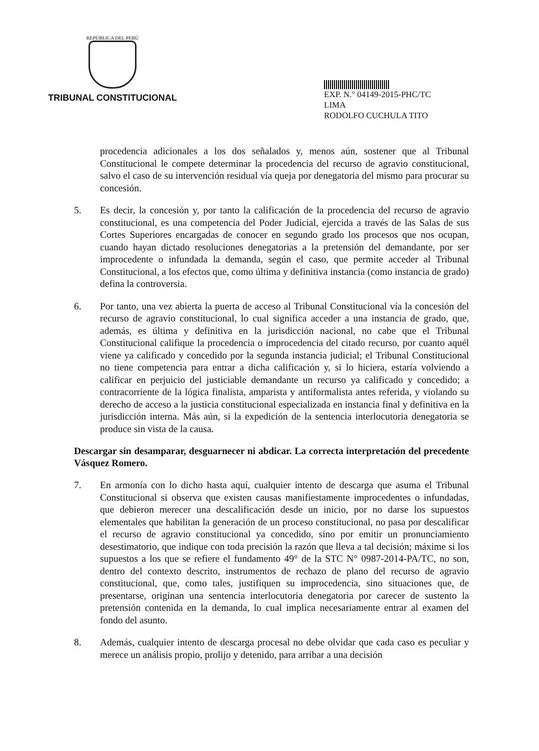REPÚBLICA DEL PERÚ
TRIBUNAL CONSTITUCIONAL
EXP. N.° 04149-2015-PHC/TC
LIMA
RODOLFO CUCHULA TITO
procedencia adicionales a los dos señalados y, menos aún, sostener que al Tribunal Constitucional le compete determinar la procedencia del recurso de agravio constitucional, salvo el caso de su intervención residual vía queja por denegatoria del mismo para procurar su concesión.
5. Es decir, la concesión y, por tanto la calificación de la procedencia del recurso de agravio constitucional, es una competencia del Poder Judicial, ejercida a través de las Salas de sus Cortes Superiores encargadas de conocer en segundo grado los procesos que nos ocupan, cuando hayan dictado resoluciones denegatorias a la pretensión del demandante, por ser improcedente o infundada la demanda, según el caso, que permite acceder al Tribunal Constitucional, a los efectos que, como última y definitiva instancia (como instancia de grado) defina la controversia.
6. Por tanto, una vez abierta la puerta de acceso al Tribunal Constitucional vía la concesión del recurso de agravio constitucional, lo cual significa acceder a una instancia de grado, que, además, es última y definitiva en la jurisdicción nacional, no cabe que el Tribunal Constitucional califique la procedencia o improcedencia del citado recurso, por cuanto aquél viene ya calificado y concedido por la segunda instancia judicial; el Tribunal Constitucional no tiene competencia para entrar a dicha calificación y, si lo hiciera, estaría volviendo a calificar en perjuicio del justiciable demandante un recurso ya calificado y concedido; a contracorriente de la lógica finalista, amparista y antiformalista antes referida, y violando su derecho de acceso a la justicia constitucional especializada en instancia final y definitiva en la jurisdicción interna. Más aún, si la expedición de la sentencia interlocutoria denegatoria se produce sin vista de la causa.
Descargar sin desamparar, desguarnecer ni abdicar. La correcta interpretación del precedente Vásquez Romero.
7. En armonía con lo dicho hasta aquí, cualquier intento de descarga que asuma el Tribunal Constitucional si observa que existen causas manifiestamente improcedentes o infundadas, que debieron merecer una descalificación desde un inicio, por no darse los supuestos elementales que habilitan la generación de un proceso constitucional, no pasa por descalificar el recurso de agravio constitucional ya concedido, sino por emitir un pronunciamiento desestimatorio, que indique con toda precisión la razón que lleva a tal decisión; máxime si los supuestos a los que se refiere el fundamento 49° de la STC N° 0987-2014-PA/TC, no son, dentro del contexto descrito, instrumentos de rechazo de plano del recurso de agravio constitucional, que, como tales, justifiquen su improcedencia, sino situaciones que, de presentarse, originan una sentencia interlocutoria denegatoria por carecer de sustento la pretensión contenida en la demanda, lo cual implica necesariamente entrar al examen del fondo del asunto.
8. Además, cualquier intento de descarga procesal no debe olvidar que cada caso es peculiar y merece un análisis propio, prolijo y detenido, para arribar a una decisión